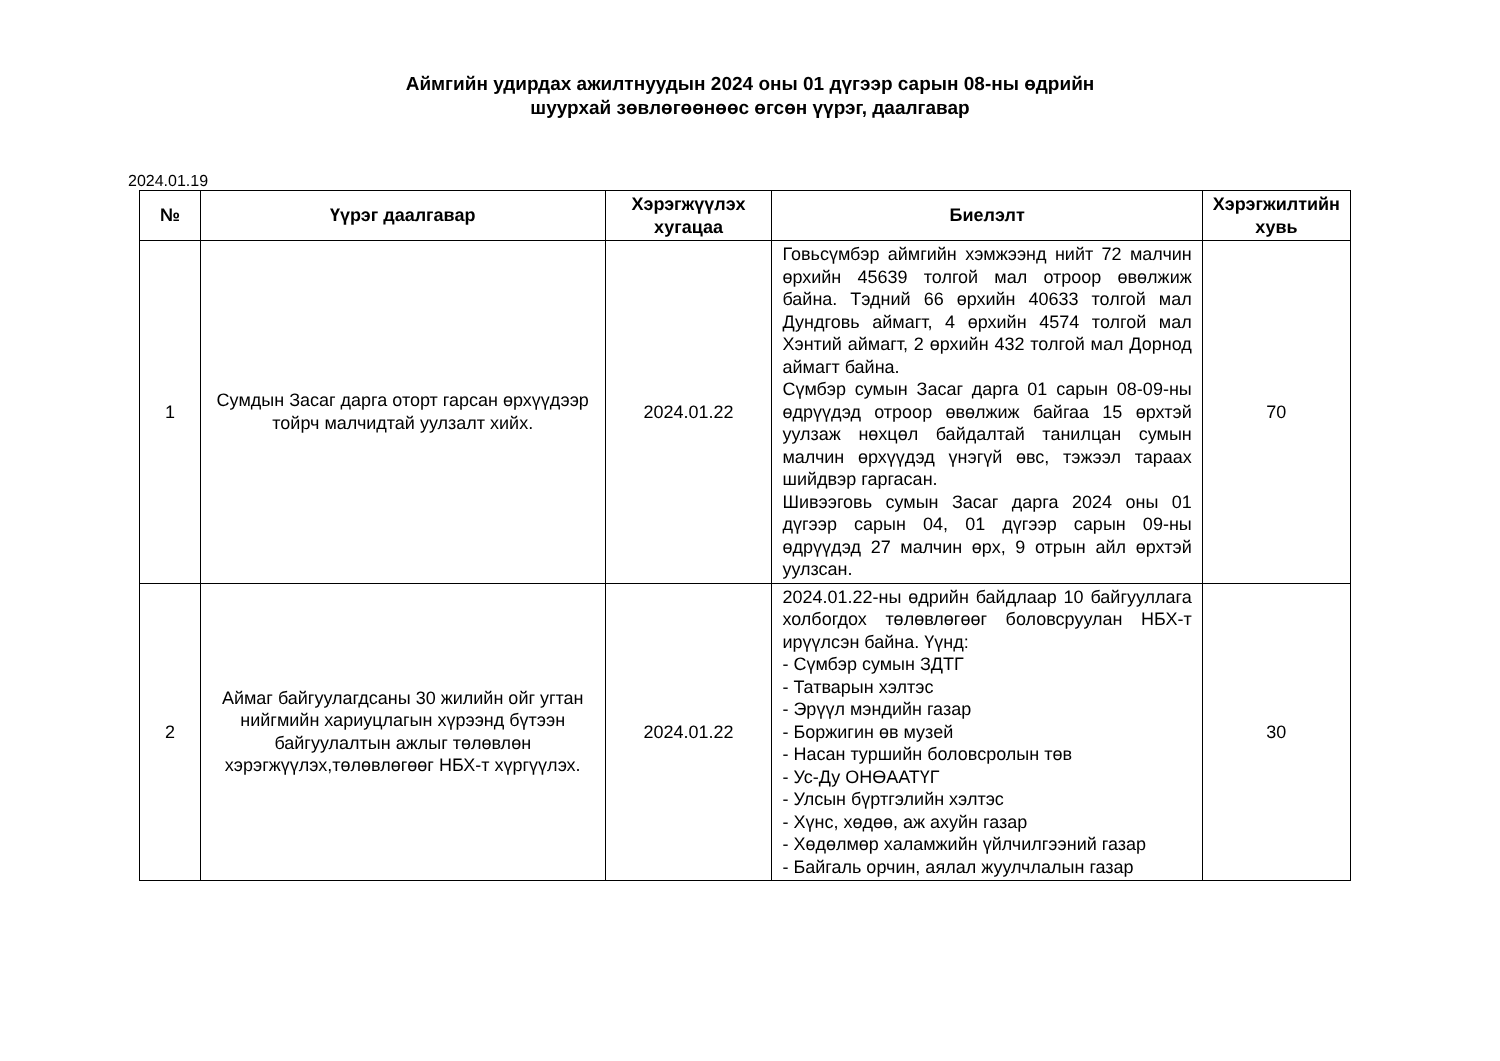Аймгийн удирдах ажилтнуудын 2024 оны 01 дүгээр сарын 08-ны өдрийн
шуурхай зөвлөгөөнөөс өгсөн үүрэг, даалгавар
2024.01.19
| № | Үүрэг даалгавар | Хэрэгжүүлэх хугацаа | Биелэлт | Хэрэгжилтийн хувь |
| --- | --- | --- | --- | --- |
| 1 | Сумдын Засаг дарга оторт гарсан өрхүүдээр тойрч малчидтай уулзалт хийх. | 2024.01.22 | Говьсүмбэр аймгийн хэмжээнд нийт 72 малчин өрхийн 45639 толгой мал отроор өвөлжиж байна. Тэдний 66 өрхийн 40633 толгой мал Дундговь аймагт, 4 өрхийн 4574 толгой мал Хэнтий аймагт, 2 өрхийн 432 толгой мал Дорнод аймагт байна. Сүмбэр сумын Засаг дарга 01 сарын 08-09-ны өдрүүдэд отроор өвөлжиж байгаа 15 өрхтэй уулзаж нөхцөл байдалтай танилцан сумын малчин өрхүүдэд үнэгүй өвс, тэжээл тараах шийдвэр гаргасан. Шивээговь сумын Засаг дарга 2024 оны 01 дүгээр сарын 04, 01 дүгээр сарын 09-ны өдрүүдэд 27 малчин өрх, 9 отрын айл өрхтэй уулзсан. | 70 |
| 2 | Аймаг байгуулагдсаны 30 жилийн ойг угтан нийгмийн хариуцлагын хүрээнд бүтээн байгуулалтын ажлыг төлөвлөн хэрэгжүүлэх,төлөвлөгөөг НБХ-т хүргүүлэх. | 2024.01.22 | 2024.01.22-ны өдрийн байдлаар 10 байгууллага холбогдох төлөвлөгөөг боловсруулан НБХ-т ирүүлсэн байна. Үүнд: - Сүмбэр сумын ЗДТГ - Татварын хэлтэс - Эрүүл мэндийн газар - Боржигин өв музей - Насан туршийн боловсролын төв - Ус-Ду ОНӨААТҮГ - Улсын бүртгэлийн хэлтэс - Хүнс, хөдөө, аж ахуйн газар - Хөдөлмөр халамжийн үйлчилгээний газар - Байгаль орчин, аялал жуулчлалын газар | 30 |